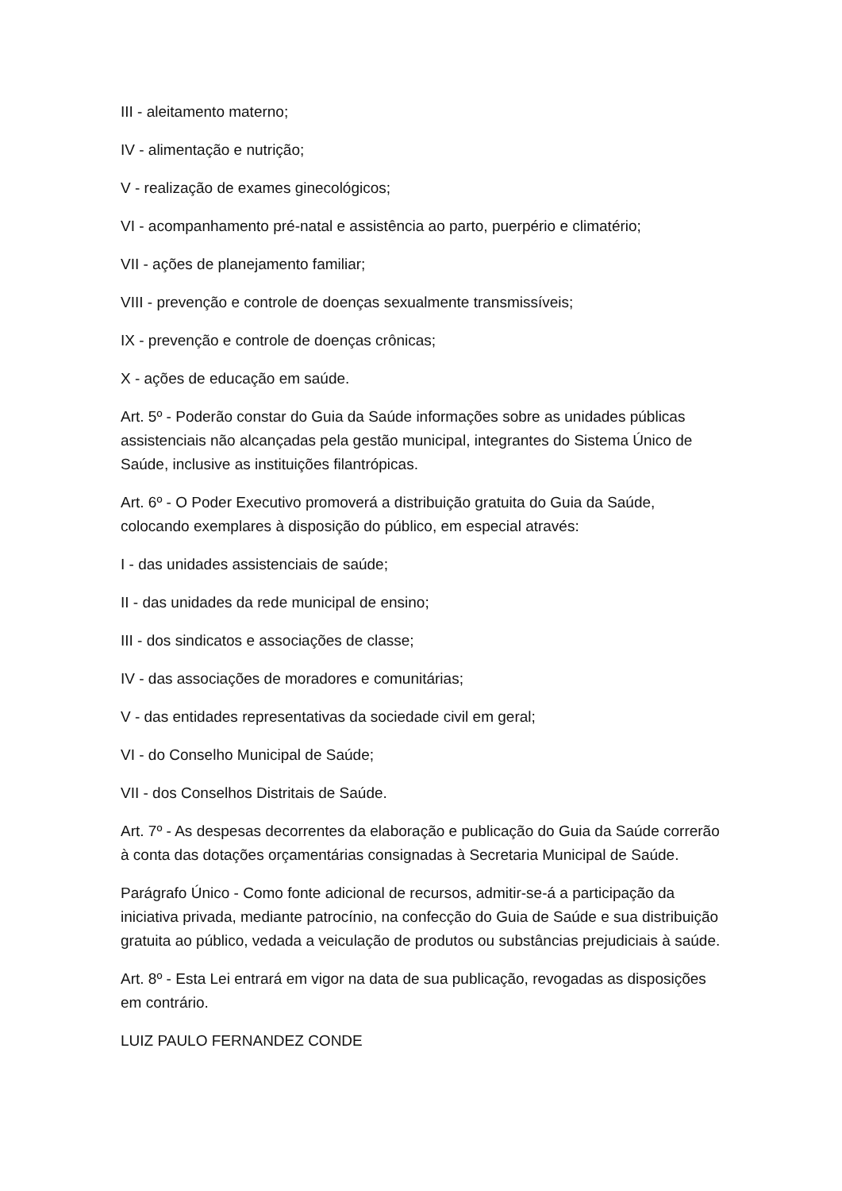III - aleitamento materno;
IV - alimentação e nutrição;
V - realização de exames ginecológicos;
VI - acompanhamento pré-natal e assistência ao parto, puerpério e climatério;
VII - ações de planejamento familiar;
VIII - prevenção e controle de doenças sexualmente transmissíveis;
IX - prevenção e controle de doenças crônicas;
X - ações de educação em saúde.
Art. 5º - Poderão constar do Guia da Saúde informações sobre as unidades públicas assistenciais não alcançadas pela gestão municipal, integrantes do Sistema Único de Saúde, inclusive as instituições filantrópicas.
Art. 6º - O Poder Executivo promoverá a distribuição gratuita do Guia da Saúde, colocando exemplares à disposição do público, em especial através:
I - das unidades assistenciais de saúde;
II - das unidades da rede municipal de ensino;
III - dos sindicatos e associações de classe;
IV - das associações de moradores e comunitárias;
V - das entidades representativas da sociedade civil em geral;
VI - do Conselho Municipal de Saúde;
VII - dos Conselhos Distritais de Saúde.
Art. 7º - As despesas decorrentes da elaboração e publicação do Guia da Saúde correrão à conta das dotações orçamentárias consignadas à Secretaria Municipal de Saúde.
Parágrafo Único - Como fonte adicional de recursos, admitir-se-á a participação da iniciativa privada, mediante patrocínio, na confecção do Guia de Saúde e sua distribuição gratuita ao público, vedada a veiculação de produtos ou substâncias prejudiciais à saúde.
Art. 8º - Esta Lei entrará em vigor na data de sua publicação, revogadas as disposições em contrário.
LUIZ PAULO FERNANDEZ CONDE